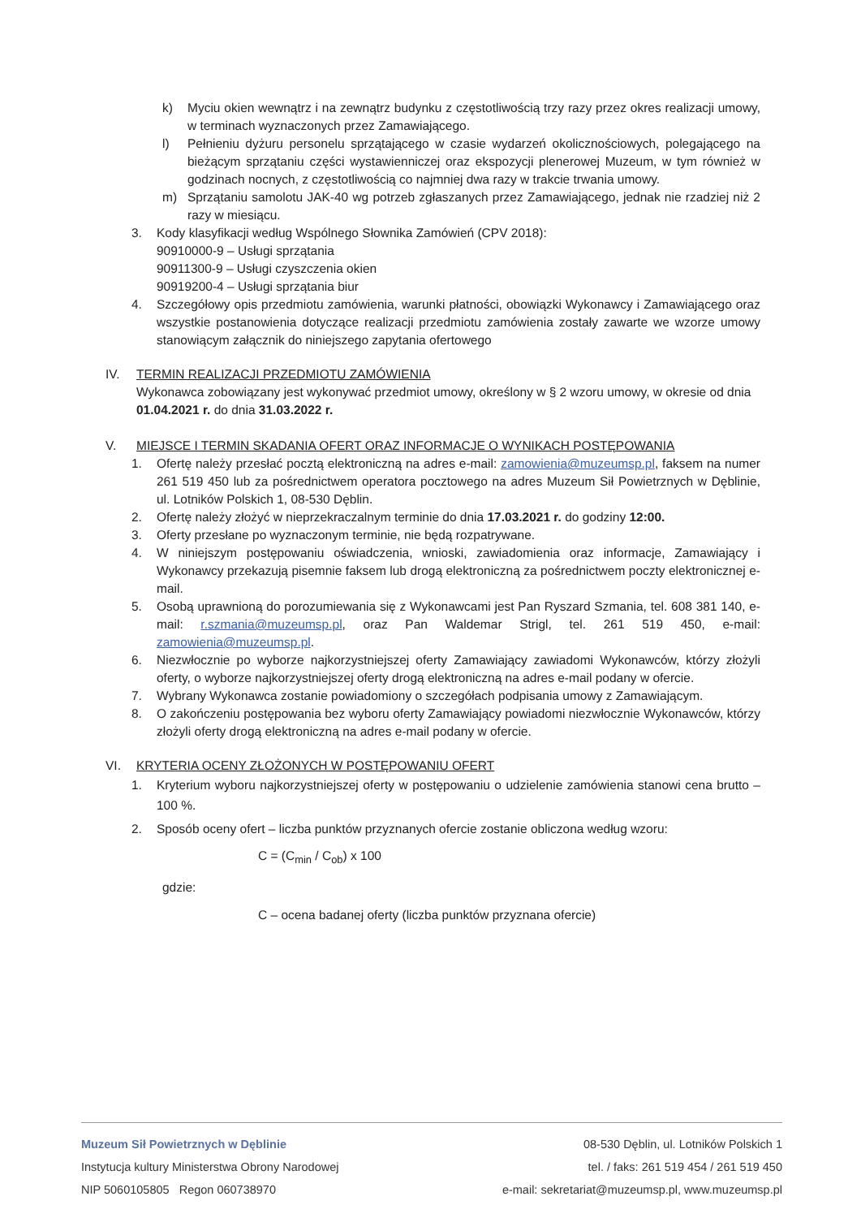k) Myciu okien wewnątrz i na zewnątrz budynku z częstotliwością trzy razy przez okres realizacji umowy, w terminach wyznaczonych przez Zamawiającego.
l) Pełnieniu dyżuru personelu sprzątającego w czasie wydarzeń okolicznościowych, polegającego na bieżącym sprzątaniu części wystawienniczej oraz ekspozycji plenerowej Muzeum, w tym również w godzinach nocnych, z częstotliwością co najmniej dwa razy w trakcie trwania umowy.
m) Sprzątaniu samolotu JAK-40 wg potrzeb zgłaszanych przez Zamawiającego, jednak nie rzadziej niż 2 razy w miesiącu.
3. Kody klasyfikacji według Wspólnego Słownika Zamówień (CPV 2018):
90910000-9 – Usługi sprzątania
90911300-9 – Usługi czyszczenia okien
90919200-4 – Usługi sprzątania biur
4. Szczegółowy opis przedmiotu zamówienia, warunki płatności, obowiązki Wykonawcy i Zamawiającego oraz wszystkie postanowienia dotyczące realizacji przedmiotu zamówienia zostały zawarte we wzorze umowy stanowiącym załącznik do niniejszego zapytania ofertowego
IV. TERMIN REALIZACJI PRZEDMIOTU ZAMÓWIENIA
Wykonawca zobowiązany jest wykonywać przedmiot umowy, określony w § 2 wzoru umowy, w okresie od dnia 01.04.2021 r. do dnia 31.03.2022 r.
V. MIEJSCE I TERMIN SKADANIA OFERT ORAZ INFORMACJE O WYNIKACH POSTĘPOWANIA
1. Ofertę należy przesłać pocztą elektroniczną na adres e-mail: zamowienia@muzeumsp.pl, faksem na numer 261 519 450 lub za pośrednictwem operatora pocztowego na adres Muzeum Sił Powietrznych w Dęblinie, ul. Lotników Polskich 1, 08-530 Dęblin.
2. Ofertę należy złożyć w nieprzekraczalnym terminie do dnia 17.03.2021 r. do godziny 12:00.
3. Oferty przesłane po wyznaczonym terminie, nie będą rozpatrywane.
4. W niniejszym postępowaniu oświadczenia, wnioski, zawiadomienia oraz informacje, Zamawiający i Wykonawcy przekazują pisemnie faksem lub drogą elektroniczną za pośrednictwem poczty elektronicznej e-mail.
5. Osobą uprawnioną do porozumiewania się z Wykonawcami jest Pan Ryszard Szmania, tel. 608 381 140, e-mail: r.szmania@muzeumsp.pl, oraz Pan Waldemar Strigl, tel. 261 519 450, e-mail: zamowienia@muzeumsp.pl.
6. Niezwłocznie po wyborze najkorzystniejszej oferty Zamawiający zawiadomi Wykonawców, którzy złożyli oferty, o wyborze najkorzystniejszej oferty drogą elektroniczną na adres e-mail podany w ofercie.
7. Wybrany Wykonawca zostanie powiadomiony o szczegółach podpisania umowy z Zamawiającym.
8. O zakończeniu postępowania bez wyboru oferty Zamawiający powiadomi niezwłocznie Wykonawców, którzy złożyli oferty drogą elektroniczną na adres e-mail podany w ofercie.
VI. KRYTERIA OCENY ZŁOŻONYCH W POSTĘPOWANIU OFERT
1. Kryterium wyboru najkorzystniejszej oferty w postępowaniu o udzielenie zamówienia stanowi cena brutto – 100 %.
2. Sposób oceny ofert – liczba punktów przyznanych ofercie zostanie obliczona według wzoru:
C = (C<sub>min</sub> / C<sub>ob</sub>) x 100
gdzie:
C – ocena badanej oferty (liczba punktów przyznana ofercie)
Muzeum Sił Powietrznych w Dęblinie
Instytucja kultury Ministerstwa Obrony Narodowej
NIP 5060105805 Regon 060738970
08-530 Dęblin, ul. Lotników Polskich 1
tel. / faks: 261 519 454 / 261 519 450
e-mail: sekretariat@muzeumsp.pl, www.muzeumsp.pl